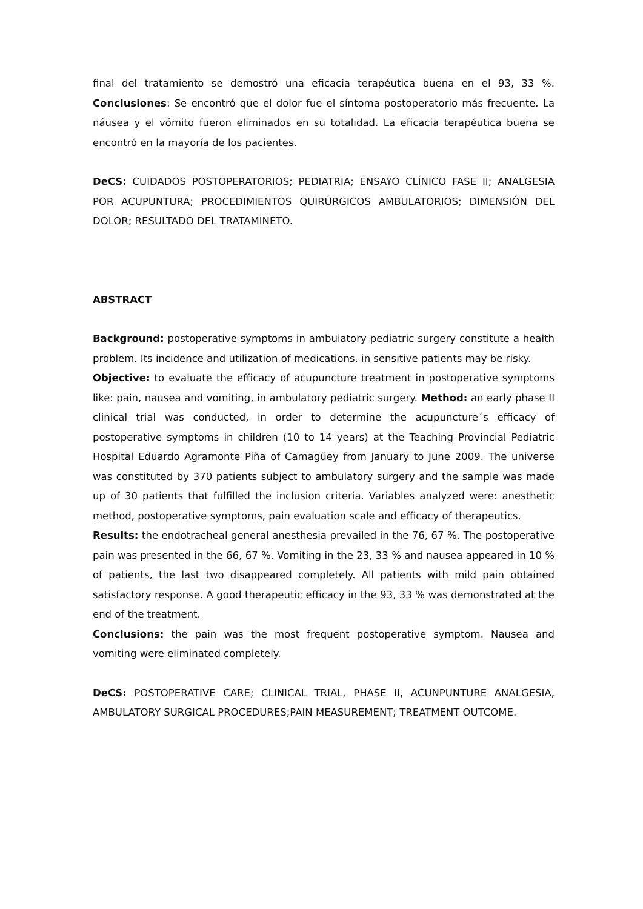final del tratamiento se demostró una eficacia terapéutica buena en el 93, 33 %. Conclusiones: Se encontró que el dolor fue el síntoma postoperatorio más frecuente. La náusea y el vómito fueron eliminados en su totalidad. La eficacia terapéutica buena se encontró en la mayoría de los pacientes.
DeCS: CUIDADOS POSTOPERATORIOS; PEDIATRIA; ENSAYO CLÍNICO FASE II; ANALGESIA POR ACUPUNTURA; PROCEDIMIENTOS QUIRÚRGICOS AMBULATORIOS; DIMENSIÓN DEL DOLOR; RESULTADO DEL TRATAMINETO.
ABSTRACT
Background: postoperative symptoms in ambulatory pediatric surgery constitute a health problem. Its incidence and utilization of medications, in sensitive patients may be risky.
Objective: to evaluate the efficacy of acupuncture treatment in postoperative symptoms like: pain, nausea and vomiting, in ambulatory pediatric surgery. Method: an early phase II clinical trial was conducted, in order to determine the acupuncture´s efficacy of postoperative symptoms in children (10 to 14 years) at the Teaching Provincial Pediatric Hospital Eduardo Agramonte Piña of Camagüey from January to June 2009. The universe was constituted by 370 patients subject to ambulatory surgery and the sample was made up of 30 patients that fulfilled the inclusion criteria. Variables analyzed were: anesthetic method, postoperative symptoms, pain evaluation scale and efficacy of therapeutics.
Results: the endotracheal general anesthesia prevailed in the 76, 67 %. The postoperative pain was presented in the 66, 67 %. Vomiting in the 23, 33 % and nausea appeared in 10 % of patients, the last two disappeared completely. All patients with mild pain obtained satisfactory response. A good therapeutic efficacy in the 93, 33 % was demonstrated at the end of the treatment.
Conclusions: the pain was the most frequent postoperative symptom. Nausea and vomiting were eliminated completely.
DeCS: POSTOPERATIVE CARE; CLINICAL TRIAL, PHASE II, ACUNPUNTURE ANALGESIA, AMBULATORY SURGICAL PROCEDURES;PAIN MEASUREMENT; TREATMENT OUTCOME.